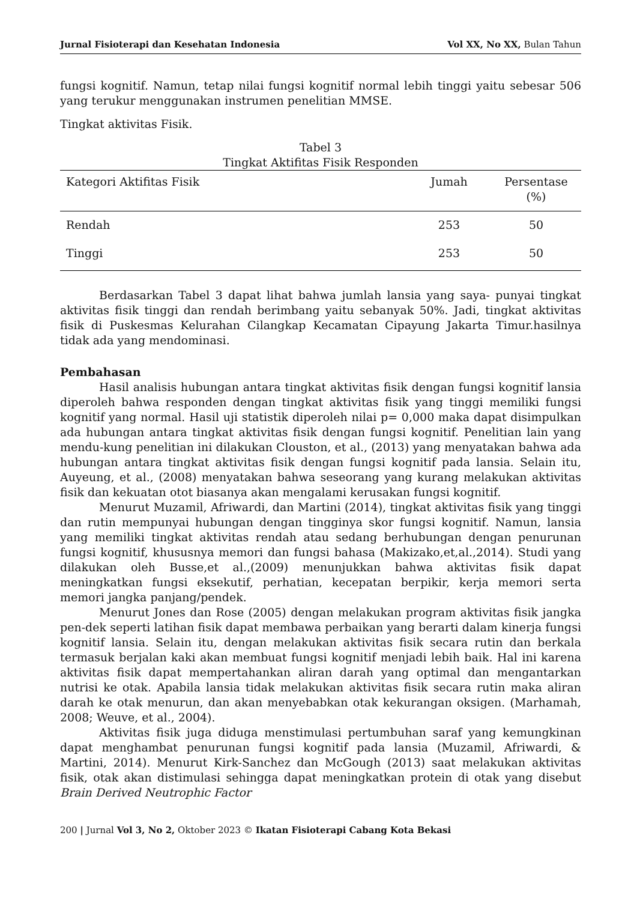Jurnal Fisioterapi dan Kesehatan Indonesia Vol XX, No XX, Bulan Tahun
fungsi kognitif. Namun, tetap nilai fungsi kognitif normal lebih tinggi yaitu sebesar 506 yang terukur menggunakan instrumen penelitian MMSE.
Tingkat aktivitas Fisik.
Tabel 3
Tingkat Aktifitas Fisik Responden
| Kategori Aktifitas Fisik | Jumah | Persentase (%) |
| --- | --- | --- |
| Rendah | 253 | 50 |
| Tinggi | 253 | 50 |
Berdasarkan Tabel 3 dapat lihat bahwa jumlah lansia yang saya- punyai tingkat aktivitas fisik tinggi dan rendah berimbang yaitu sebanyak 50%. Jadi, tingkat aktivitas fisik di Puskesmas Kelurahan Cilangkap Kecamatan Cipayung Jakarta Timur.hasilnya tidak ada yang mendominasi.
Pembahasan
Hasil analisis hubungan antara tingkat aktivitas fisik dengan fungsi kognitif lansia diperoleh bahwa responden dengan tingkat aktivitas fisik yang tinggi memiliki fungsi kognitif yang normal. Hasil uji statistik diperoleh nilai p= 0,000 maka dapat disimpulkan ada hubungan antara tingkat aktivitas fisik dengan fungsi kognitif. Penelitian lain yang mendu-kung penelitian ini dilakukan Clouston, et al., (2013) yang menyatakan bahwa ada hubungan antara tingkat aktivitas fisik dengan fungsi kognitif pada lansia. Selain itu, Auyeung, et al., (2008) menyatakan bahwa seseorang yang kurang melakukan aktivitas fisik dan kekuatan otot biasanya akan mengalami kerusakan fungsi kognitif.
Menurut Muzamil, Afriwardi, dan Martini (2014), tingkat aktivitas fisik yang tinggi dan rutin mempunyai hubungan dengan tingginya skor fungsi kognitif. Namun, lansia yang memiliki tingkat aktivitas rendah atau sedang berhubungan dengan penurunan fungsi kognitif, khususnya memori dan fungsi bahasa (Makizako,et,al.,2014). Studi yang dilakukan oleh Busse,et al.,(2009) menunjukkan bahwa aktivitas fisik dapat meningkatkan fungsi eksekutif, perhatian, kecepatan berpikir, kerja memori serta memori jangka panjang/pendek.
Menurut Jones dan Rose (2005) dengan melakukan program aktivitas fisik jangka pen-dek seperti latihan fisik dapat membawa perbaikan yang berarti dalam kinerja fungsi kognitif lansia. Selain itu, dengan melakukan aktivitas fisik secara rutin dan berkala termasuk berjalan kaki akan membuat fungsi kognitif menjadi lebih baik. Hal ini karena aktivitas fisik dapat mempertahankan aliran darah yang optimal dan mengantarkan nutrisi ke otak. Apabila lansia tidak melakukan aktivitas fisik secara rutin maka aliran darah ke otak menurun, dan akan menyebabkan otak kekurangan oksigen. (Marhamah, 2008; Weuve, et al., 2004).
Aktivitas fisik juga diduga menstimulasi pertumbuhan saraf yang kemungkinan dapat menghambat penurunan fungsi kognitif pada lansia (Muzamil, Afriwardi, & Martini, 2014). Menurut Kirk-Sanchez dan McGough (2013) saat melakukan aktivitas fisik, otak akan distimulasi sehingga dapat meningkatkan protein di otak yang disebut Brain Derived Neutrophic Factor
200 | Jurnal Vol 3, No 2, Oktober 2023 © Ikatan Fisioterapi Cabang Kota Bekasi